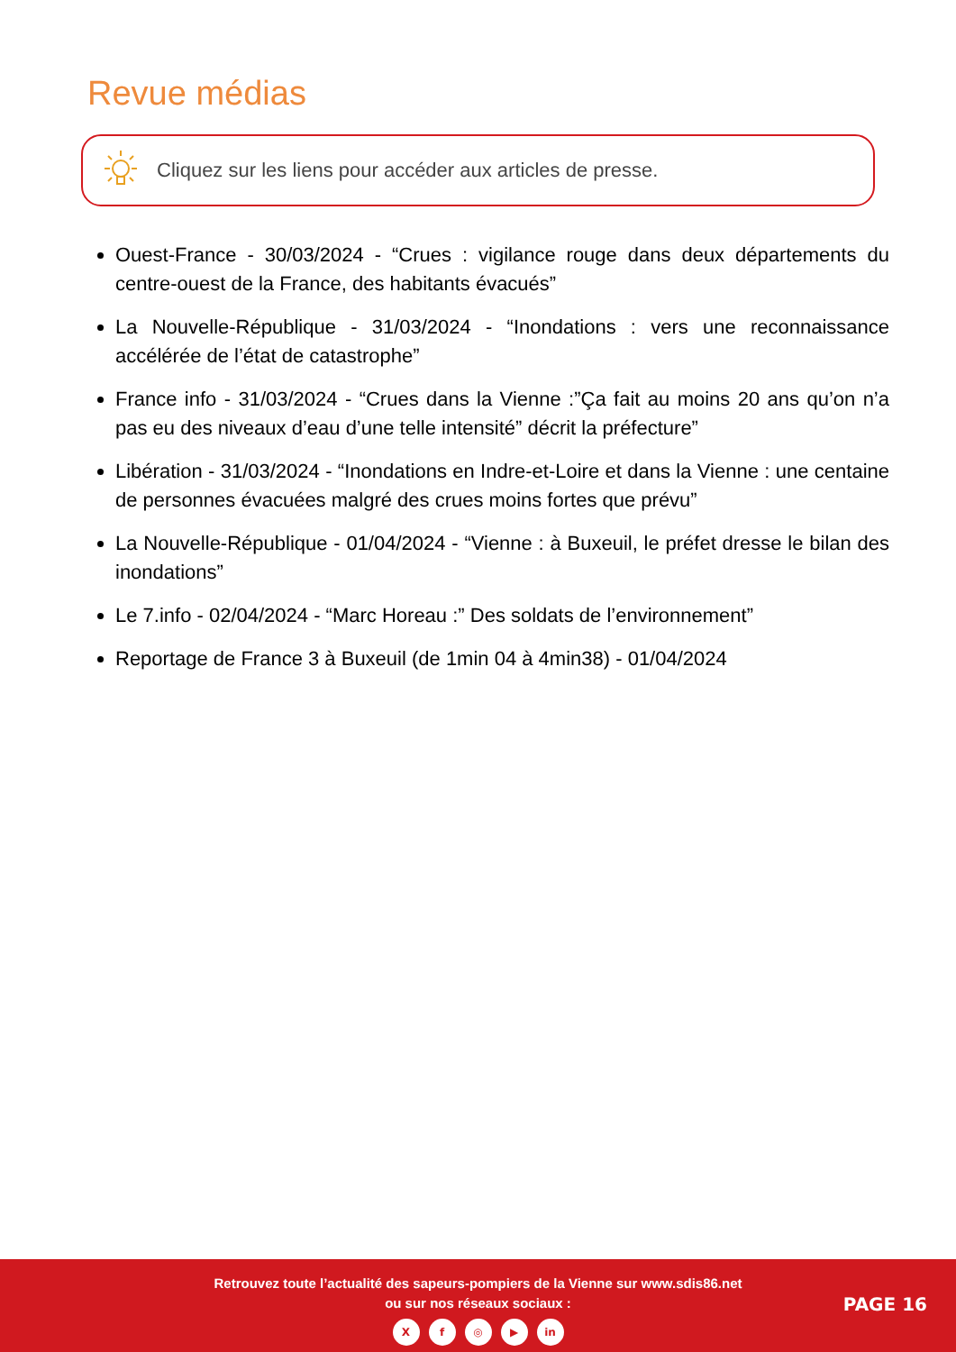Revue médias
Cliquez sur les liens pour accéder aux articles de presse.
Ouest-France - 30/03/2024 - “Crues : vigilance rouge dans deux départements du centre-ouest de la France, des habitants évacués”
La Nouvelle-République - 31/03/2024 - “Inondations : vers une reconnaissance accélérée de l’état de catastrophe”
France info - 31/03/2024 - “Crues dans la Vienne :”Ça fait au moins 20 ans qu’on n’a pas eu des niveaux d’eau d’une telle intensité” décrit la préfecture”
Libération - 31/03/2024 - “Inondations en Indre-et-Loire et dans la Vienne : une centaine de personnes évacuées malgré des crues moins fortes que prévu”
La Nouvelle-République - 01/04/2024 - “Vienne : à Buxeuil, le préfet dresse le bilan des inondations”
Le 7.info - 02/04/2024 - “Marc Horeau :” Des soldats de l’environnement”
Reportage de France 3 à Buxeuil (de 1min 04 à 4min38) - 01/04/2024
Retrouvez toute l’actualité des sapeurs-pompiers de la Vienne sur www.sdis86.net
ou sur nos réseaux sociaux :
Xf ◎ ▶ in
PAGE 16